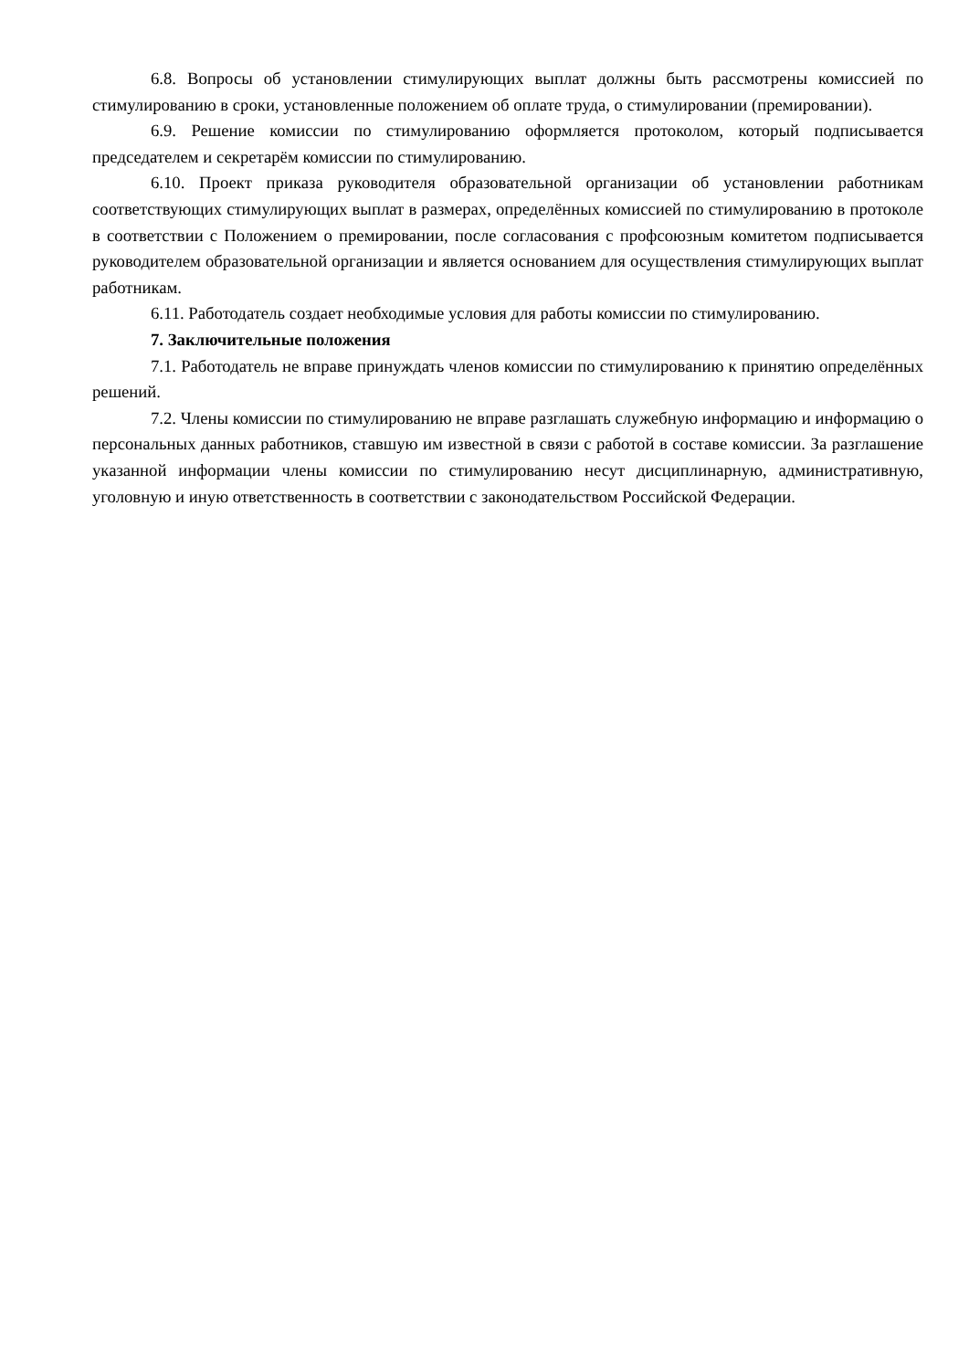6.8. Вопросы об установлении стимулирующих выплат должны быть рассмотрены комиссией по стимулированию в сроки, установленные положением об оплате труда, о стимулировании (премировании).
6.9. Решение комиссии по стимулированию оформляется протоколом, который подписывается председателем и секретарём комиссии по стимулированию.
6.10. Проект приказа руководителя образовательной организации об установлении работникам соответствующих стимулирующих выплат в размерах, определённых комиссией по стимулированию в протоколе в соответствии с Положением о премировании, после согласования с профсоюзным комитетом подписывается руководителем образовательной организации и является основанием для осуществления стимулирующих выплат работникам.
6.11. Работодатель создает необходимые условия для работы комиссии по стимулированию.
7. Заключительные положения
7.1. Работодатель не вправе принуждать членов комиссии по стимулированию к принятию определённых решений.
7.2. Члены комиссии по стимулированию не вправе разглашать служебную информацию и информацию о персональных данных работников, ставшую им известной в связи с работой в составе комиссии. За разглашение указанной информации члены комиссии по стимулированию несут дисциплинарную, административную, уголовную и иную ответственность в соответствии с законодательством Российской Федерации.